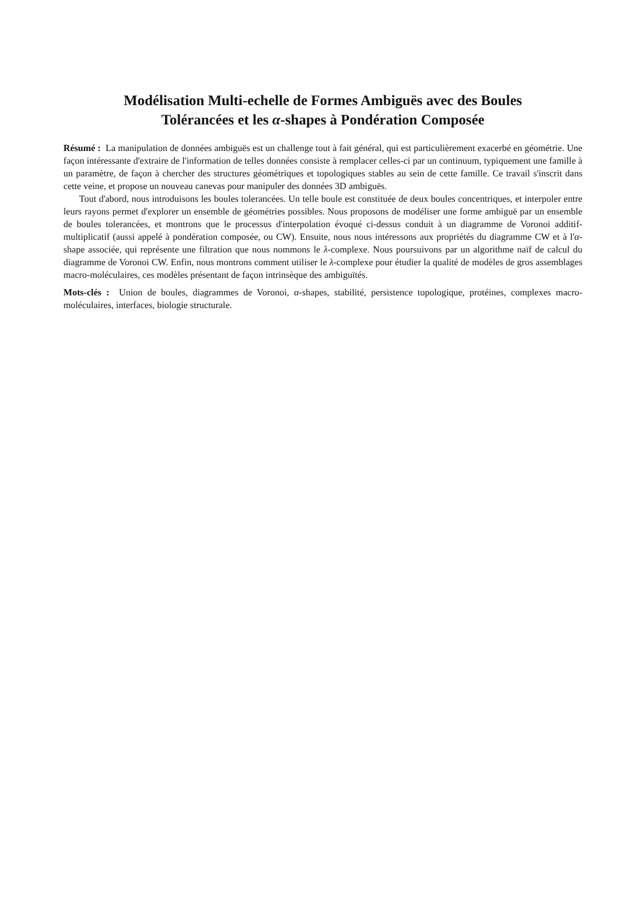Modélisation Multi-echelle de Formes Ambiguës avec des Boules
Tolérancées et les α-shapes à Pondération Composée
Résumé : La manipulation de données ambiguës est un challenge tout à fait général, qui est particulièrement exacerbé en géométrie. Une façon intéressante d'extraire de l'information de telles données consiste à remplacer celles-ci par un continuum, typiquement une famille à un paramètre, de façon à chercher des structures géométriques et topologiques stables au sein de cette famille. Ce travail s'inscrit dans cette veine, et propose un nouveau canevas pour manipuler des données 3D ambiguës.
Tout d'abord, nous introduisons les boules tolerancées. Un telle boule est constituée de deux boules concentriques, et interpoler entre leurs rayons permet d'explorer un ensemble de géométries possibles. Nous proposons de modéliser une forme ambiguë par un ensemble de boules tolerancées, et montrons que le processus d'interpolation évoqué ci-dessus conduit à un diagramme de Voronoi additif-multiplicatif (aussi appelé à pondération composée, ou CW). Ensuite, nous nous intéressons aux propriétés du diagramme CW et à l'α-shape associée, qui représente une filtration que nous nommons le λ-complexe. Nous poursuivons par un algorithme naïf de calcul du diagramme de Voronoi CW. Enfin, nous montrons comment utiliser le λ-complexe pour étudier la qualité de modèles de gros assemblages macro-moléculaires, ces modèles présentant de façon intrinsèque des ambiguïtés.
Mots-clés : Union de boules, diagrammes de Voronoi, α-shapes, stabilité, persistence topologique, protéines, complexes macro-moléculaires, interfaces, biologie structurale.